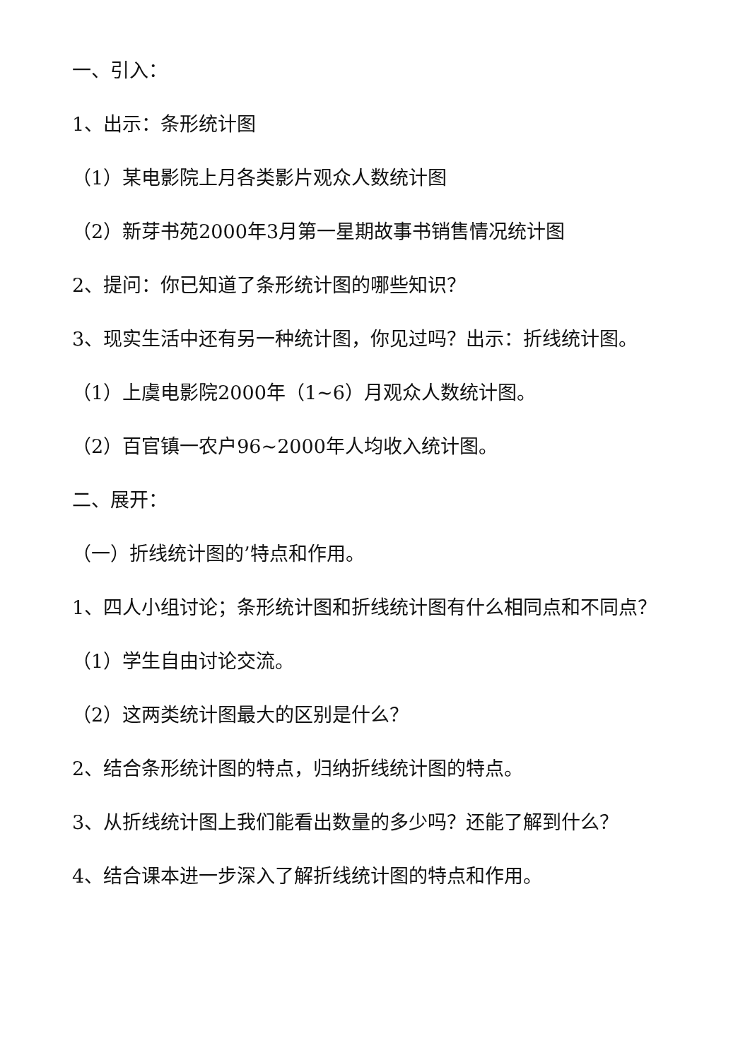一、引入：
1、出示：条形统计图
（1）某电影院上月各类影片观众人数统计图
（2）新芽书苑2000年3月第一星期故事书销售情况统计图
2、提问：你已知道了条形统计图的哪些知识？
3、现实生活中还有另一种统计图，你见过吗？出示：折线统计图。
（1）上虞电影院2000年（1~6）月观众人数统计图。
（2）百官镇一农户96~2000年人均收入统计图。
二、展开：
（一）折线统计图的’特点和作用。
1、四人小组讨论；条形统计图和折线统计图有什么相同点和不同点？
（1）学生自由讨论交流。
（2）这两类统计图最大的区别是什么？
2、结合条形统计图的特点，归纳折线统计图的特点。
3、从折线统计图上我们能看出数量的多少吗？还能了解到什么？
4、结合课本进一步深入了解折线统计图的特点和作用。